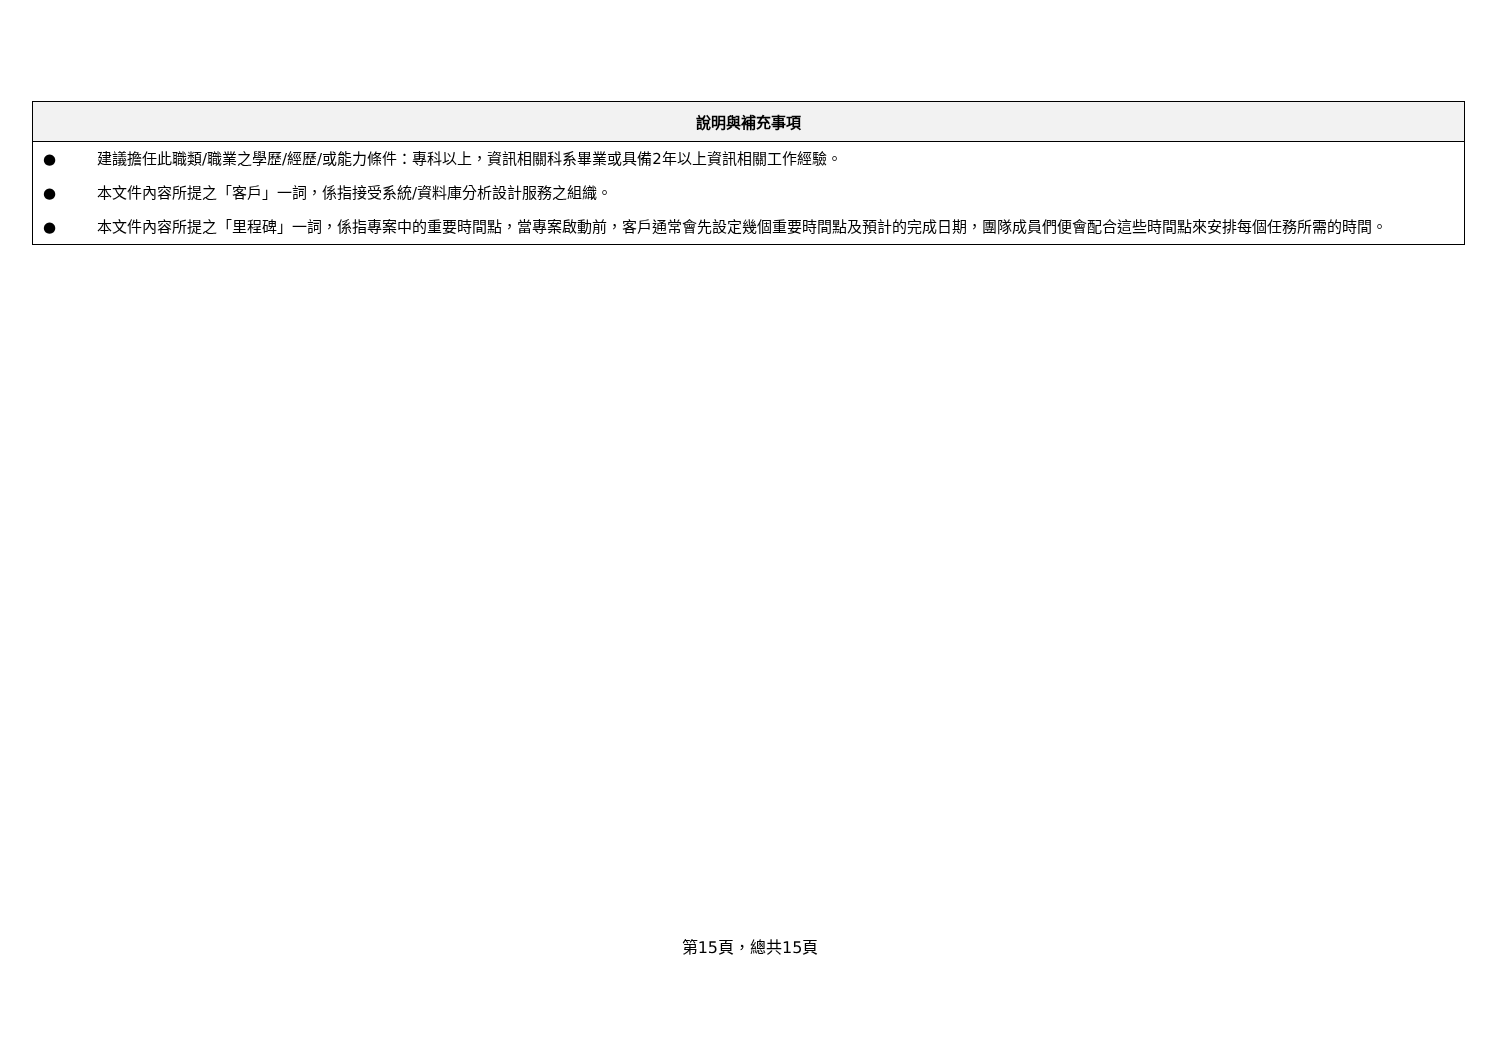| 說明與補充事項 | |
| --- | --- |
| ● | 建議擔任此職類/職業之學歷/經歷/或能力條件：專科以上，資訊相關科系畢業或具備2年以上資訊相關工作經驗。 |
| ● | 本文件內容所提之「客戶」一詞，係指接受系統/資料庫分析設計服務之組織。 |
| ● | 本文件內容所提之「里程碑」一詞，係指專案中的重要時間點，當專案啟動前，客戶通常會先設定幾個重要時間點及預計的完成日期，團隊成員們便會配合這些時間點來安排每個任務所需的時間。 |
第15頁，總共15頁